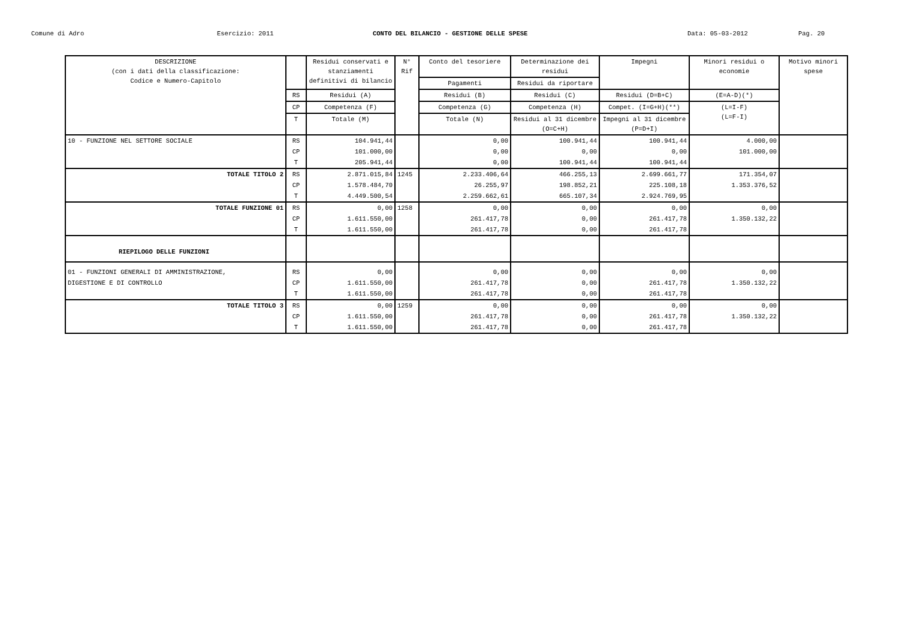Comune di Adro Esercizio: 2011 CONTO DEL BILANCIO - GESTIONE DELLE SPESE Data: 05-03-2012 Pag. 20
| DESCRIZIONE (con i dati della classificazione: Codice e Numero-Capitolo | | Residui conservati e stanziamenti definitivi di bilancio | N° Rif | Conto del tesoriere | Determinazione dei residui | Impegni | Minori residui o economie | Motivo minori spese |
| --- | --- | --- | --- | --- | --- | --- | --- | --- |
| | | | | Pagamenti | Residui da riportare | | | |
| | RS | Residui (A) | | Residui (B) | Residui (C) | Residui (D=B+C) | (E=A-D)(*) | |
| | CP | Competenza (F) | | Competenza (G) | Competenza (H) | Compet. (I=G+H)(**) | (L=I-F) (L=F-I) | |
| | T | Totale (M) | | Totale (N) | Residui al 31 dicembre (O=C+H) | Impegni al 31 dicembre (P=D+I) | | |
| 10 - FUNZIONE NEL SETTORE SOCIALE | RS | 104.941,44 | | 0,00 | 100.941,44 | 100.941,44 | 4.000,00 | |
| | CP | 101.000,00 | | 0,00 | 0,00 | 0,00 | 101.000,00 | |
| | T | 205.941,44 | | 0,00 | 100.941,44 | 100.941,44 | | |
| TOTALE TITOLO 2 | RS | 2.871.015,84 | 1245 | 2.233.406,64 | 466.255,13 | 2.699.661,77 | 171.354,07 | |
| | CP | 1.578.484,70 | | 26.255,97 | 198.852,21 | 225.108,18 | 1.353.376,52 | |
| | T | 4.449.500,54 | | 2.259.662,61 | 665.107,34 | 2.924.769,95 | | |
| TOTALE FUNZIONE 01 | RS | 0,00 | 1258 | 0,00 | 0,00 | 0,00 | 0,00 | |
| | CP | 1.611.550,00 | | 261.417,78 | 0,00 | 261.417,78 | 1.350.132,22 | |
| | T | 1.611.550,00 | | 261.417,78 | 0,00 | 261.417,78 | | |
| RIEPILOGO DELLE FUNZIONI | | | | | | | | |
| 01 - FUNZIONI GENERALI DI AMMINISTRAZIONE, | RS | 0,00 | | 0,00 | 0,00 | 0,00 | 0,00 | |
| DIGESTIONE E DI CONTROLLO | CP | 1.611.550,00 | | 261.417,78 | 0,00 | 261.417,78 | 1.350.132,22 | |
| | T | 1.611.550,00 | | 261.417,78 | 0,00 | 261.417,78 | | |
| TOTALE TITOLO 3 | RS | 0,00 | 1259 | 0,00 | 0,00 | 0,00 | 0,00 | |
| | CP | 1.611.550,00 | | 261.417,78 | 0,00 | 261.417,78 | 1.350.132,22 | |
| | T | 1.611.550,00 | | 261.417,78 | 0,00 | 261.417,78 | | |